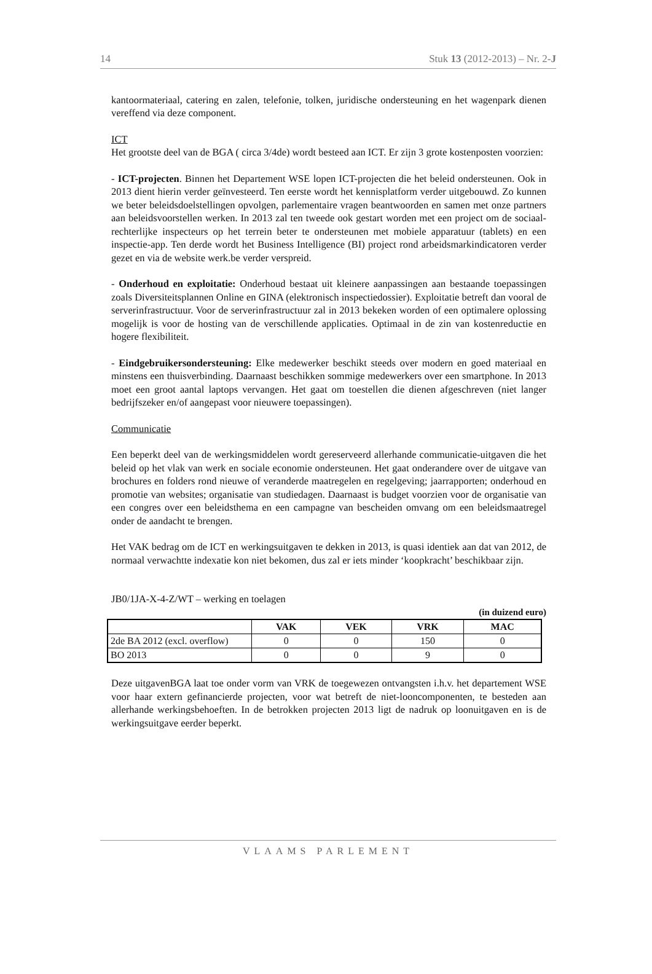14 Stuk 13 (2012-2013) – Nr. 2-J
kantoormateriaal, catering en zalen, telefonie, tolken, juridische ondersteuning en het wagenpark dienen vereffend via deze component.
ICT
Het grootste deel van de BGA ( circa 3/4de) wordt besteed aan ICT. Er zijn 3 grote kostenposten voorzien:
- ICT-projecten. Binnen het Departement WSE lopen ICT-projecten die het beleid ondersteunen. Ook in 2013 dient hierin verder geïnvesteerd. Ten eerste wordt het kennisplatform verder uitgebouwd. Zo kunnen we beter beleidsdoelstellingen opvolgen, parlementaire vragen beantwoorden en samen met onze partners aan beleidsvoorstellen werken. In 2013 zal ten tweede ook gestart worden met een project om de sociaal-rechterlijke inspecteurs op het terrein beter te ondersteunen met mobiele apparatuur (tablets) en een inspectie-app. Ten derde wordt het Business Intelligence (BI) project rond arbeidsmarkindicatoren verder gezet en via de website werk.be verder verspreid.
- Onderhoud en exploitatie: Onderhoud bestaat uit kleinere aanpassingen aan bestaande toepassingen zoals Diversiteitsplannen Online en GINA (elektronisch inspectiedossier). Exploitatie betreft dan vooral de serverinfrastructuur. Voor de serverinfrastructuur zal in 2013 bekeken worden of een optimalere oplossing mogelijk is voor de hosting van de verschillende applicaties. Optimaal in de zin van kostenreductie en hogere flexibiliteit.
- Eindgebruikersondersteuning: Elke medewerker beschikt steeds over modern en goed materiaal en minstens een thuisverbinding. Daarnaast beschikken sommige medewerkers over een smartphone. In 2013 moet een groot aantal laptops vervangen. Het gaat om toestellen die dienen afgeschreven (niet langer bedrijfszeker en/of aangepast voor nieuwere toepassingen).
Communicatie
Een beperkt deel van de werkingsmiddelen wordt gereserveerd allerhande communicatie-uitgaven die het beleid op het vlak van werk en sociale economie ondersteunen. Het gaat onderandere over de uitgave van brochures en folders rond nieuwe of veranderde maatregelen en regelgeving; jaarrapporten; onderhoud en promotie van websites; organisatie van studiedagen. Daarnaast is budget voorzien voor de organisatie van een congres over een beleidsthema en een campagne van bescheiden omvang om een beleidsmaatregel onder de aandacht te brengen.
Het VAK bedrag om de ICT en werkingsuitgaven te dekken in 2013, is quasi identiek aan dat van 2012, de normaal verwachtte indexatie kon niet bekomen, dus zal er iets minder ‘koopkracht’ beschikbaar zijn.
JB0/1JA-X-4-Z/WT – werking en toelagen
(in duizend euro)
| | VAK | VEK | VRK | MAC |
| --- | --- | --- | --- | --- |
| 2de BA 2012 (excl. overflow) | 0 | 0 | 150 | 0 |
| BO 2013 | 0 | 0 | 9 | 0 |
Deze uitgavenBGA laat toe onder vorm van VRK de toegewezen ontvangsten i.h.v. het departement WSE voor haar extern gefinancierde projecten, voor wat betreft de niet-looncomponenten, te besteden aan allerhande werkingsbehoeften. In de betrokken projecten 2013 ligt de nadruk op loonuitgaven en is de werkingsuitgave eerder beperkt.
VLAAMS PARLEMENT